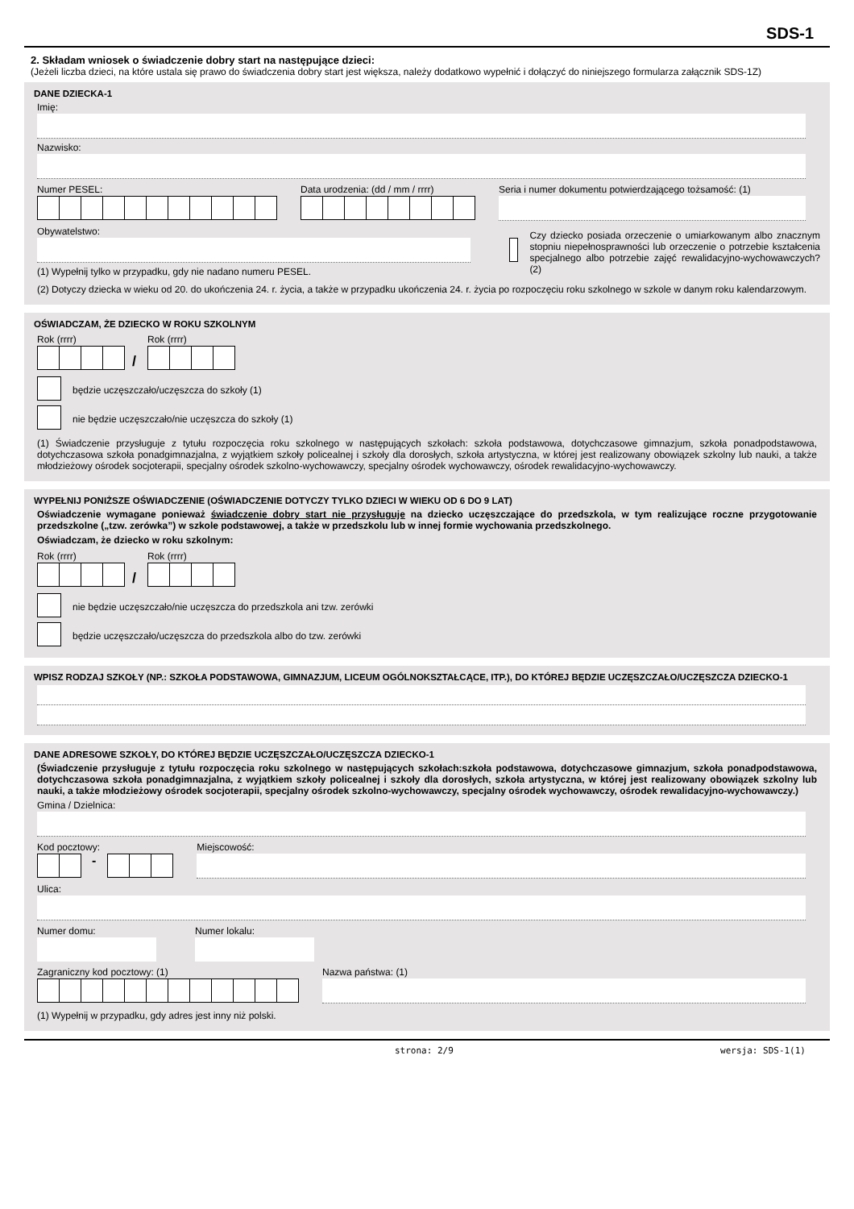SDS-1
2. Składam wniosek o świadczenie dobry start na następujące dzieci:
(Jeżeli liczba dzieci, na które ustala się prawo do świadczenia dobry start jest większa, należy dodatkowo wypełnić i dołączyć do niniejszego formularza załącznik SDS-1Z)
DANE DZIECKA-1
Imię:
Nazwisko:
Numer PESEL: Data urodzenia: (dd / mm / rrrr)
Seria i numer dokumentu potwierdzającego tożsamość: (1)
Obywatelstwo:
(1) Wypełnij tylko w przypadku, gdy nie nadano numeru PESEL.
Czy dziecko posiada orzeczenie o umiarkowanym albo znacznym stopniu niepełnosprawności lub orzeczenie o potrzebie kształcenia specjalnego albo potrzebie zajęć rewalidacyjno-wychowawczych? (2)
(2) Dotyczy dziecka w wieku od 20. do ukończenia 24. r. życia, a także w przypadku ukończenia 24. r. życia po rozpoczęciu roku szkolnego w szkole w danym roku kalendarzowym.
OŚWIADCZAM, ŻE DZIECKO W ROKU SZKOLNYM
Rok (rrrr)
/
Rok (rrrr)
będzie uczęszczało/uczęszcza do szkoły (1)
nie będzie uczęszczało/nie uczęszcza do szkoły (1)
(1) Świadczenie przysługuje z tytułu rozpoczęcia roku szkolnego w następujących szkołach: szkoła podstawowa, dotychczasowe gimnazjum, szkoła ponadpodstawowa, dotychczasowa szkoła ponadgimnazjalna, z wyjątkiem szkoły policealnej i szkoły dla dorosłych, szkoła artystyczna, w której jest realizowany obowiązek szkolny lub nauki, a także młodzieżowy ośrodek socjoterapii, specjalny ośrodek szkolno-wychowawczy, specjalny ośrodek wychowawczy, ośrodek rewalidacyjno-wychowawczy.
WYPEŁNIJ PONIŻSZE OŚWIADCZENIE (OŚWIADCZENIE DOTYCZY TYLKO DZIECI W WIEKU OD 6 DO 9 LAT)
Oświadczenie wymagane ponieważ świadczenie dobry start nie przysługuje na dziecko uczęszczające do przedszkola, w tym realizujące roczne przygotowanie przedszkolne („tzw. zerówka”) w szkole podstawowej, a także w przedszkolu lub w innej formie wychowania przedszkolnego.
Oświadczam, że dziecko w roku szkolnym:
Rok (rrrr)
/
Rok (rrrr)
nie będzie uczęszczało/nie uczęszcza do przedszkola ani tzw. zerówki
będzie uczęszczało/uczęszcza do przedszkola albo do tzw. zerówki
WPISZ RODZAJ SZKOŁY (NP.: SZKOŁA PODSTAWOWA, GIMNAZJUM, LICEUM OGÓLNOKSZTAŁCĄCE, ITP.), DO KTÓREJ BĘDZIE UCZĘSZCZAŁO/UCZĘSZCZA DZIECKO-1
DANE ADRESOWE SZKOŁY, DO KTÓREJ BĘDZIE UCZĘSZCZAŁO/UCZĘSZCZA DZIECKO-1
(Świadczenie przysługuje z tytułu rozpoczęcia roku szkolnego w następujących szkołach:szkoła podstawowa, dotychczasowe gimnazjum, szkoła ponadpodstawowa, dotychczasowa szkoła ponadgimnazjalna, z wyjątkiem szkoły policealnej i szkoły dla dorosłych, szkoła artystyczna, w której jest realizowany obowiązek szkolny lub nauki, a także młodzieżowy ośrodek socjoterapii, specjalny ośrodek szkolno-wychowawczy, specjalny ośrodek wychowawczy, ośrodek rewalidacyjno-wychowawczy.)
Gmina / Dzielnica:
Kod pocztowy:
-
Miejscowość:
Ulica:
Numer domu: Numer lokalu:
Zagraniczny kod pocztowy: (1) Nazwa państwa: (1)
(1) Wypełnij w przypadku, gdy adres jest inny niż polski.
strona: 2/9 wersja: SDS-1(1)